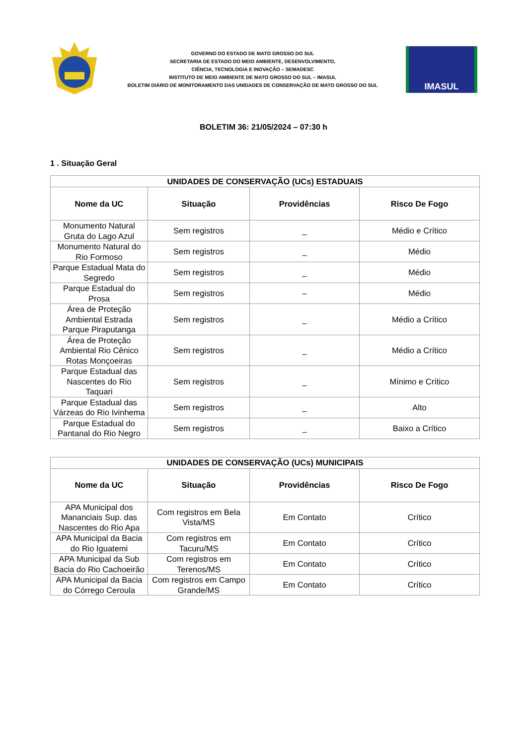GOVERNO DO ESTADO DE MATO GROSSO DO SUL
SECRETARIA DE ESTADO DO MEIO AMBIENTE, DESENVOLVIMENTO,
CIÊNCIA, TECNOLOGIA E INOVAÇÃO – SEMADESC
INSTITUTO DE MEIO AMBIENTE DE MATO GROSSO DO SUL – IMASUL
BOLETIM DIÁRIO DE MONITORAMENTO DAS UNIDADES DE CONSERVAÇÃO DE MATO GROSSO DO SUL
IMASUL
BOLETIM 36: 21/05/2024 – 07:30 h
1 . Situação Geral
| UNIDADES DE CONSERVAÇÃO (UCs) ESTADUAIS | | | |
| --- | --- | --- | --- |
| Nome da UC | Situação | Providências | Risco De Fogo |
| Monumento Natural Gruta do Lago Azul | Sem registros | _ | Médio e Crítico |
| Monumento Natural do Rio Formoso | Sem registros | _ | Médio |
| Parque Estadual Mata do Segredo | Sem registros | _ | Médio |
| Parque Estadual do Prosa | Sem registros | – | Médio |
| Área de Proteção Ambiental Estrada Parque Piraputanga | Sem registros | _ | Médio a Crítico |
| Área de Proteção Ambiental Rio Cênico Rotas Monçoeiras | Sem registros | _ | Médio a Crítico |
| Parque Estadual das Nascentes do Rio Taquari | Sem registros | _ | Mínimo e Crítico |
| Parque Estadual das Várzeas do Rio Ivinhema | Sem registros | _ | Alto |
| Parque Estadual do Pantanal do Rio Negro | Sem registros | _ | Baixo a Crítico |
| UNIDADES DE CONSERVAÇÃO (UCs) MUNICIPAIS | | | |
| --- | --- | --- | --- |
| Nome da UC | Situação | Providências | Risco De Fogo |
| APA Municipal dos Mananciais Sup. das Nascentes do Rio Apa | Com registros em Bela Vista/MS | Em Contato | Crítico |
| APA Municipal da Bacia do Rio Iguatemi | Com registros em Tacuru/MS | Em Contato | Crítico |
| APA Municipal da Sub Bacia do Rio Cachoeirão | Com registros em Terenos/MS | Em Contato | Crítico |
| APA Municipal da Bacia do Córrego Ceroula | Com registros em Campo Grande/MS | Em Contato | Crítico |